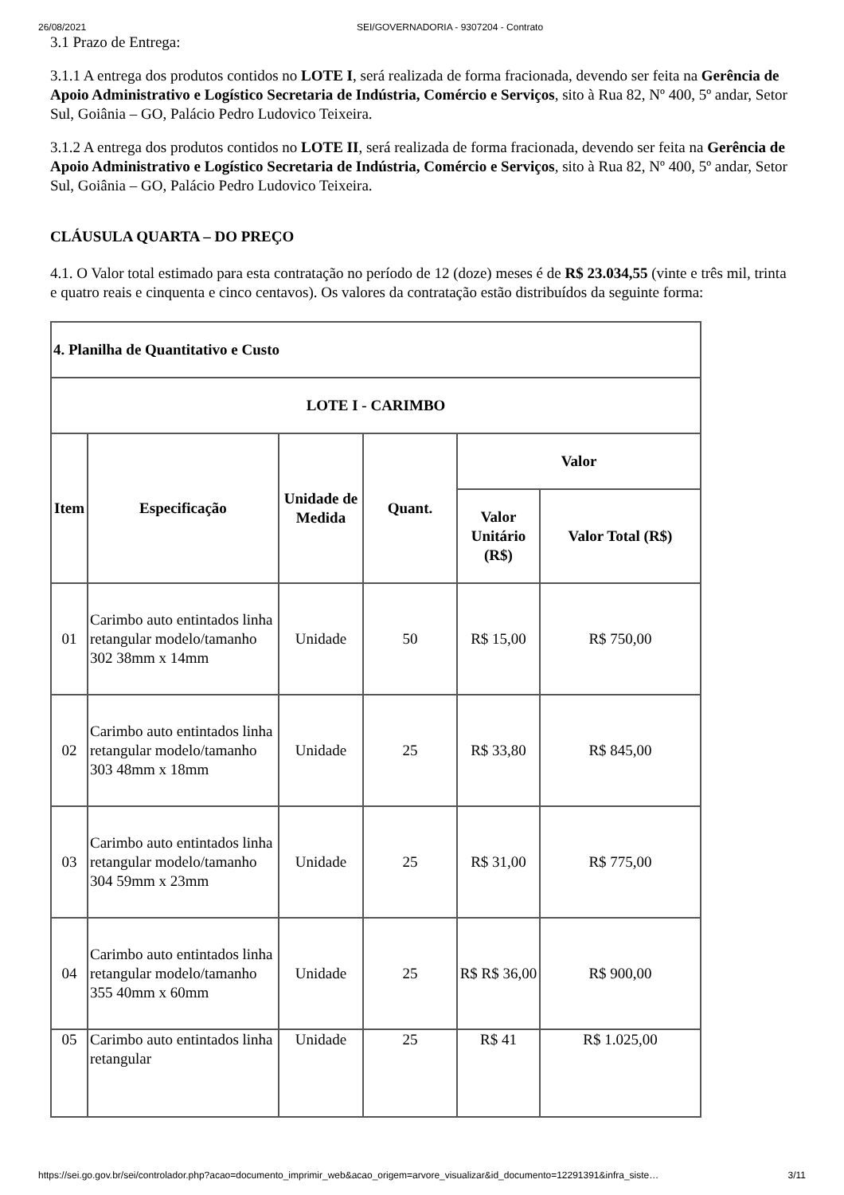26/08/2021 SEI/GOVERNADORIA - 9307204 - Contrato
3.1 Prazo de Entrega:
3.1.1 A entrega dos produtos contidos no LOTE I, será realizada de forma fracionada, devendo ser feita na Gerência de Apoio Administrativo e Logístico Secretaria de Indústria, Comércio e Serviços, sito à Rua 82, Nº 400, 5º andar, Setor Sul, Goiânia – GO, Palácio Pedro Ludovico Teixeira.
3.1.2 A entrega dos produtos contidos no LOTE II, será realizada de forma fracionada, devendo ser feita na Gerência de Apoio Administrativo e Logístico Secretaria de Indústria, Comércio e Serviços, sito à Rua 82, Nº 400, 5º andar, Setor Sul, Goiânia – GO, Palácio Pedro Ludovico Teixeira.
CLÁUSULA QUARTA – DO PREÇO
4.1. O Valor total estimado para esta contratação no período de 12 (doze) meses é de R$ 23.034,55 (vinte e três mil, trinta e quatro reais e cinquenta e cinco centavos). Os valores da contratação estão distribuídos da seguinte forma:
| 4. Planilha de Quantitativo e Custo | | | | | |
| --- | --- | --- | --- | --- | --- |
| LOTE I - CARIMBO | | | | | |
| Item | Especificação | Unidade de Medida | Quant. | Valor | |
| | | | | Valor Unitário (R$) | Valor Total (R$) |
| 01 | Carimbo auto entintados linha retangular modelo/tamanho 302 38mm x 14mm | Unidade | 50 | R$ 15,00 | R$ 750,00 |
| 02 | Carimbo auto entintados linha retangular modelo/tamanho 303 48mm x 18mm | Unidade | 25 | R$ 33,80 | R$ 845,00 |
| 03 | Carimbo auto entintados linha retangular modelo/tamanho 304 59mm x 23mm | Unidade | 25 | R$ 31,00 | R$ 775,00 |
| 04 | Carimbo auto entintados linha retangular modelo/tamanho 355 40mm x 60mm | Unidade | 25 | R$ R$ 36,00 | R$ 900,00 |
| 05 | Carimbo auto entintados linha retangular | Unidade | 25 | R$ 41 | R$ 1.025,00 |
https://sei.go.gov.br/sei/controlador.php?acao=documento_imprimir_web&acao_origem=arvore_visualizar&id_documento=12291391&infra_siste… 3/11